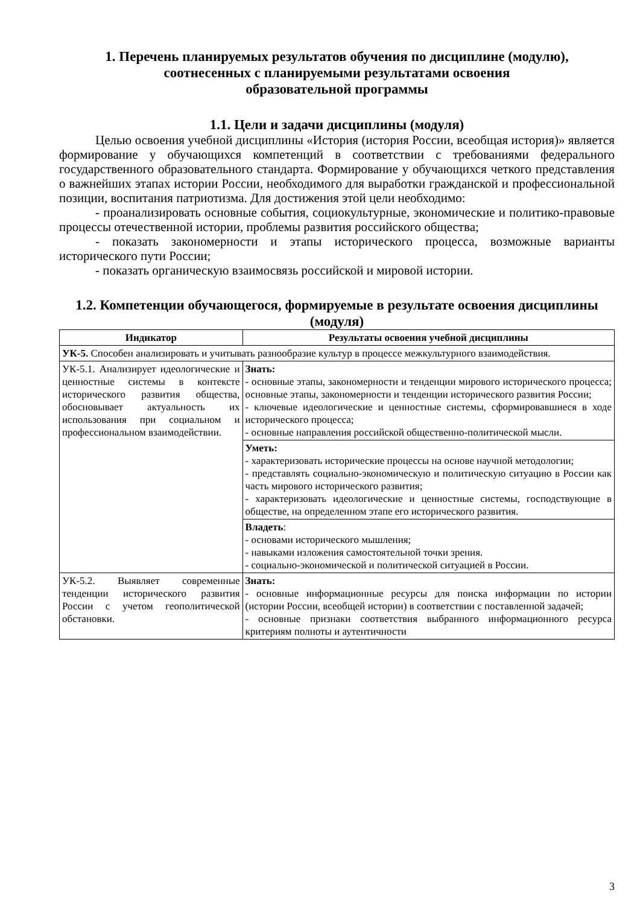1. Перечень планируемых результатов обучения по дисциплине (модулю),
соотнесенных с планируемыми результатами освоения
образовательной программы
1.1. Цели и задачи дисциплины (модуля)
Целью освоения учебной дисциплины «История (история России, всеобщая история)» является формирование у обучающихся компетенций в соответствии с требованиями федерального государственного образовательного стандарта. Формирование у обучающихся четкого представления о важнейших этапах истории России, необходимого для выработки гражданской и профессиональной позиции, воспитания патриотизма. Для достижения этой цели необходимо:
- проанализировать основные события, социокультурные, экономические и политико-правовые процессы отечественной истории, проблемы развития российского общества;
- показать закономерности и этапы исторического процесса, возможные варианты исторического пути России;
- показать органическую взаимосвязь российской и мировой истории.
1.2. Компетенции обучающегося, формируемые в результате освоения дисциплины (модуля)
| Индикатор | Результаты освоения учебной дисциплины |
| --- | --- |
| УК-5. Способен анализировать и учитывать разнообразие культур в процессе межкультурного взаимодействия. | |
| УК-5.1. Анализирует идеологические и ценностные системы в контексте исторического развития общества, обосновывает актуальность их использования при социальном и профессиональном взаимодействии. | Знать: - основные этапы, закономерности и тенденции мирового исторического процесса; основные этапы, закономерности и тенденции исторического развития России; - ключевые идеологические и ценностные системы, сформировавшиеся в ходе исторического процесса; - основные направления российской общественно-политической мысли. |
| | Уметь: - характеризовать исторические процессы на основе научной методологии; - представлять социально-экономическую и политическую ситуацию в России как часть мирового исторического развития; - характеризовать идеологические и ценностные системы, господствующие в обществе, на определенном этапе его исторического развития. |
| | Владеть : - основами исторического мышления; - навыками изложения самостоятельной точки зрения. - социально-экономической и политической ситуацией в России. |
| УК-5.2. Выявляет современные тенденции исторического развития России с учетом геополитической обстановки. | Знать: - основные информационные ресурсы для поиска информации по истории (истории России, всеобщей истории) в соответствии с поставленной задачей; - основные признаки соответствия выбранного информационного ресурса критериям полноты и аутентичности |
3